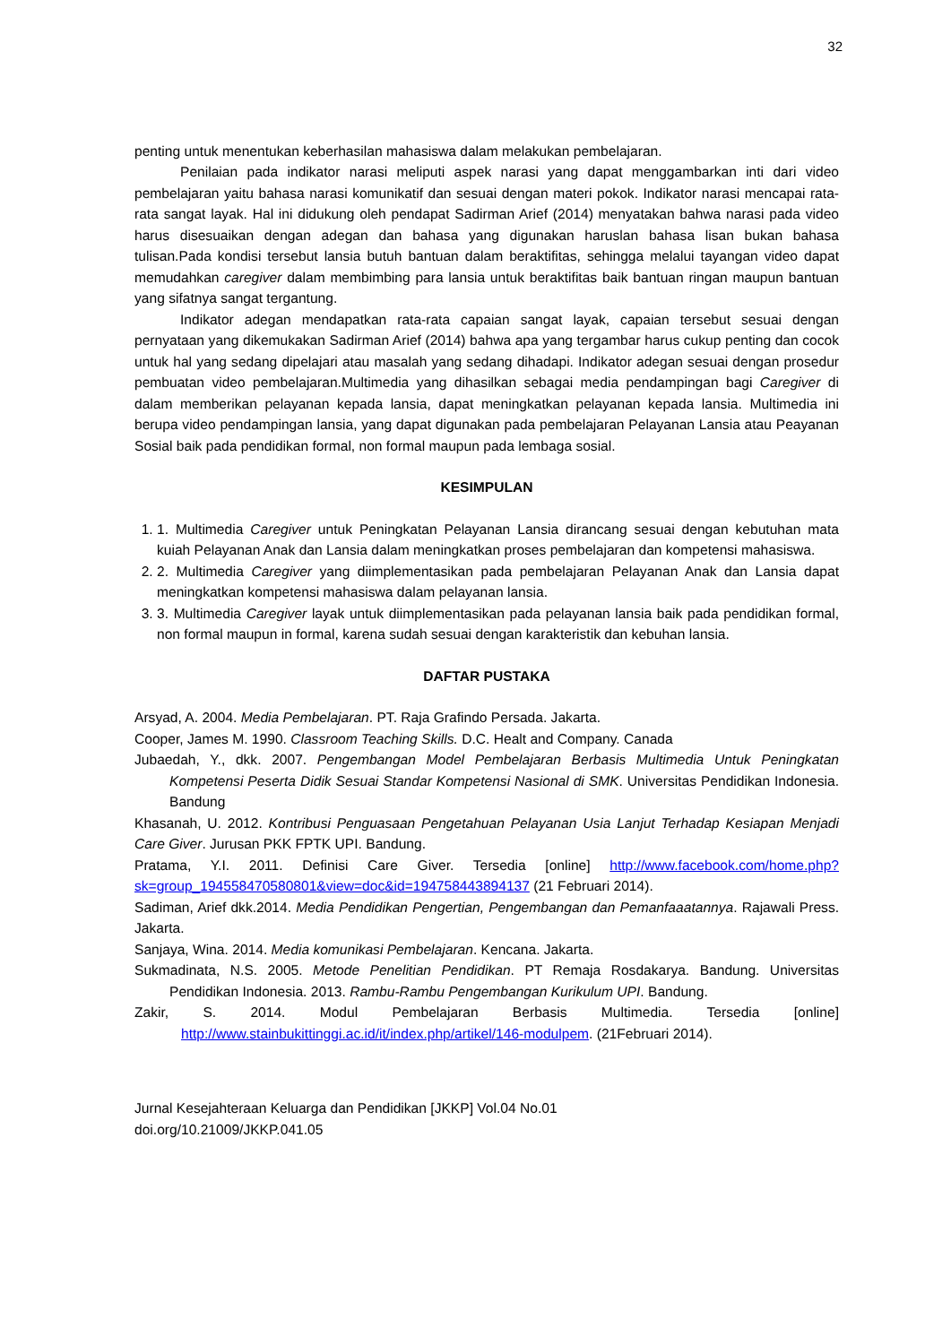32
penting untuk menentukan keberhasilan mahasiswa dalam melakukan pembelajaran.
Penilaian pada indikator narasi meliputi aspek narasi yang dapat menggambarkan inti dari video pembelajaran yaitu bahasa narasi komunikatif dan sesuai dengan materi pokok. Indikator narasi mencapai rata-rata sangat layak. Hal ini didukung oleh pendapat Sadirman Arief (2014) menyatakan bahwa narasi pada video harus disesuaikan dengan adegan dan bahasa yang digunakan haruslan bahasa lisan bukan bahasa tulisan.Pada kondisi tersebut lansia butuh bantuan dalam beraktifitas, sehingga melalui tayangan video dapat memudahkan caregiver dalam membimbing para lansia untuk beraktifitas baik bantuan ringan maupun bantuan yang sifatnya sangat tergantung.
Indikator adegan mendapatkan rata-rata capaian sangat layak, capaian tersebut sesuai dengan pernyataan yang dikemukakan Sadirman Arief (2014) bahwa apa yang tergambar harus cukup penting dan cocok untuk hal yang sedang dipelajari atau masalah yang sedang dihadapi. Indikator adegan sesuai dengan prosedur pembuatan video pembelajaran.Multimedia yang dihasilkan sebagai media pendampingan bagi Caregiver di dalam memberikan pelayanan kepada lansia, dapat meningkatkan pelayanan kepada lansia. Multimedia ini berupa video pendampingan lansia, yang dapat digunakan pada pembelajaran Pelayanan Lansia atau Peayanan Sosial baik pada pendidikan formal, non formal maupun pada lembaga sosial.
KESIMPULAN
1. 1. Multimedia Caregiver untuk Peningkatan Pelayanan Lansia dirancang sesuai dengan kebutuhan mata kuiah Pelayanan Anak dan Lansia dalam meningkatkan proses pembelajaran dan kompetensi mahasiswa.
2. 2. Multimedia Caregiver yang diimplementasikan pada pembelajaran Pelayanan Anak dan Lansia dapat meningkatkan kompetensi mahasiswa dalam pelayanan lansia.
3. 3. Multimedia Caregiver layak untuk diimplementasikan pada pelayanan lansia baik pada pendidikan formal, non formal maupun in formal, karena sudah sesuai dengan karakteristik dan kebuhan lansia.
DAFTAR PUSTAKA
Arsyad, A. 2004. Media Pembelajaran. PT. Raja Grafindo Persada. Jakarta.
Cooper, James M. 1990. Classroom Teaching Skills. D.C. Healt and Company. Canada
Jubaedah, Y., dkk. 2007. Pengembangan Model Pembelajaran Berbasis Multimedia Untuk Peningkatan Kompetensi Peserta Didik Sesuai Standar Kompetensi Nasional di SMK. Universitas Pendidikan Indonesia. Bandung
Khasanah, U. 2012. Kontribusi Penguasaan Pengetahuan Pelayanan Usia Lanjut Terhadap Kesiapan Menjadi Care Giver. Jurusan PKK FPTK UPI. Bandung.
Pratama, Y.I. 2011. Definisi Care Giver. Tersedia [online] http://www.facebook.com/home.php?sk=group_194558470580801&view=doc&id=194758443894137 (21 Februari 2014).
Sadiman, Arief dkk.2014. Media Pendidikan Pengertian, Pengembangan dan Pemanfaaatannya. Rajawali Press. Jakarta.
Sanjaya, Wina. 2014. Media komunikasi Pembelajaran. Kencana. Jakarta.
Sukmadinata, N.S. 2005. Metode Penelitian Pendidikan. PT Remaja Rosdakarya. Bandung. Universitas Pendidikan Indonesia. 2013. Rambu-Rambu Pengembangan Kurikulum UPI. Bandung.
Zakir, S. 2014. Modul Pembelajaran Berbasis Multimedia. Tersedia [online] http://www.stainbukittinggi.ac.id/it/index.php/artikel/146-modulpem. (21Februari 2014).
Jurnal Kesejahteraan Keluarga dan Pendidikan [JKKP] Vol.04 No.01
doi.org/10.21009/JKKP.041.05